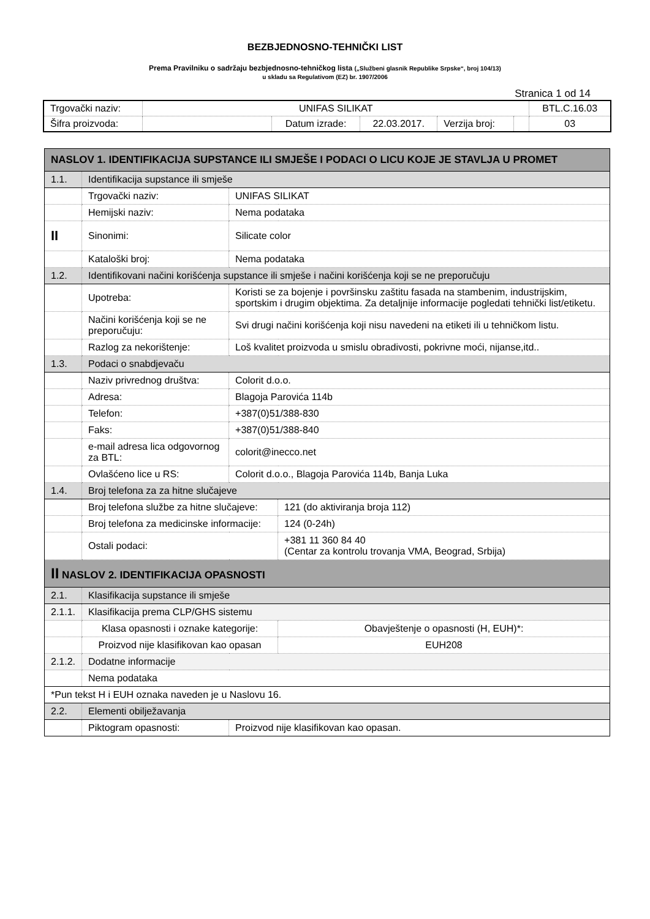BEZBJEDNOSNO-TEHNIČKI LIST
Prema Pravilniku o sadržaju bezbjednosno-tehničkog lista („Službeni glasnik Republike Srpske“, broj 104/13)
u skladu sa Regulativom (EZ) br. 1907/2006
Stranica 1 od 14
| Trgovački naziv: | UNIFAS SILIKAT | | | | | BTL.C.16.03 |
| Šifra proizvoda: | | Datum izrade: | 22.03.2017. | Verzija broj: | | 03 |
| NASLOV 1. IDENTIFIKACIJA SUPSTANCE ILI SMJEŠE I PODACI O LICU KOJE JE STAVLJA U PROMET | | | |
| 1.1. | Identifikacija supstance ili smješe | | |
| | Trgovački naziv: | UNIFAS SILIKAT | |
| | Hemijski naziv: | Nema podataka | |
| II | Sinonimi: | Silicate color | |
| | Kataloški broj: | Nema podataka | |
| 1.2. | Identifikovani načini korišćenja supstance ili smješe i načini korišćenja koji se ne preporučuju | | |
| | Upotreba: | Koristi se za bojenje i površinsku zaštitu fasada na stambenim, industrijskim, sportskim i drugim objektima. Za detaljnije informacije pogledati tehnički list/etiketu. | |
| | Načini korišćenja koji se ne preporučuju: | Svi drugi načini korišćenja koji nisu navedeni na etiketi ili u tehničkom listu. | |
| | Razlog za nekorištenje: | Loš kvalitet proizvoda u smislu obradivosti, pokrivne moći, nijanse,itd.. | |
| 1.3. | Podaci o snabdjevaču | | |
| | Naziv privrednog društva: | Colorit d.o.o. | |
| | Adresa: | Blagoja Parovića 114b | |
| | Telefon: | +387(0)51/388-830 | |
| | Faks: | +387(0)51/388-840 | |
| | e-mail adresa lica odgovornog za BTL: | colorit@inecco.net | |
| | Ovlašćeno lice u RS: | Colorit d.o.o., Blagoja Parovića 114b, Banja Luka | |
| 1.4. | Broj telefona za za hitne slučajeve | | |
| | Broj telefona službe za hitne slučajeve: | | 121 (do aktiviranja broja 112) |
| | Broj telefona za medicinske informacije: | | 124 (0-24h) |
| | Ostali podaci: | | +381 11 360 84 40 (Centar za kontrolu trovanja VMA, Beograd, Srbija) |
| II NASLOV 2. IDENTIFIKACIJA OPASNOSTI | | | |
| 2.1. | Klasifikacija supstance ili smješe | | |
| 2.1.1. | Klasifikacija prema CLP/GHS sistemu | | |
| | Klasa opasnosti i oznake kategorije: | | Obavještenje o opasnosti (H, EUH)*: |
| | Proizvod nije klasifikovan kao opasan | | EUH208 |
| 2.1.2. | Dodatne informacije | | |
| | Nema podataka | | |
| *Pun tekst H i EUH oznaka naveden je u Naslovu 16. | | | |
| 2.2. | Elementi obilježavanja | | |
| | Piktogram opasnosti: | Proizvod nije klasifikovan kao opasan. | |